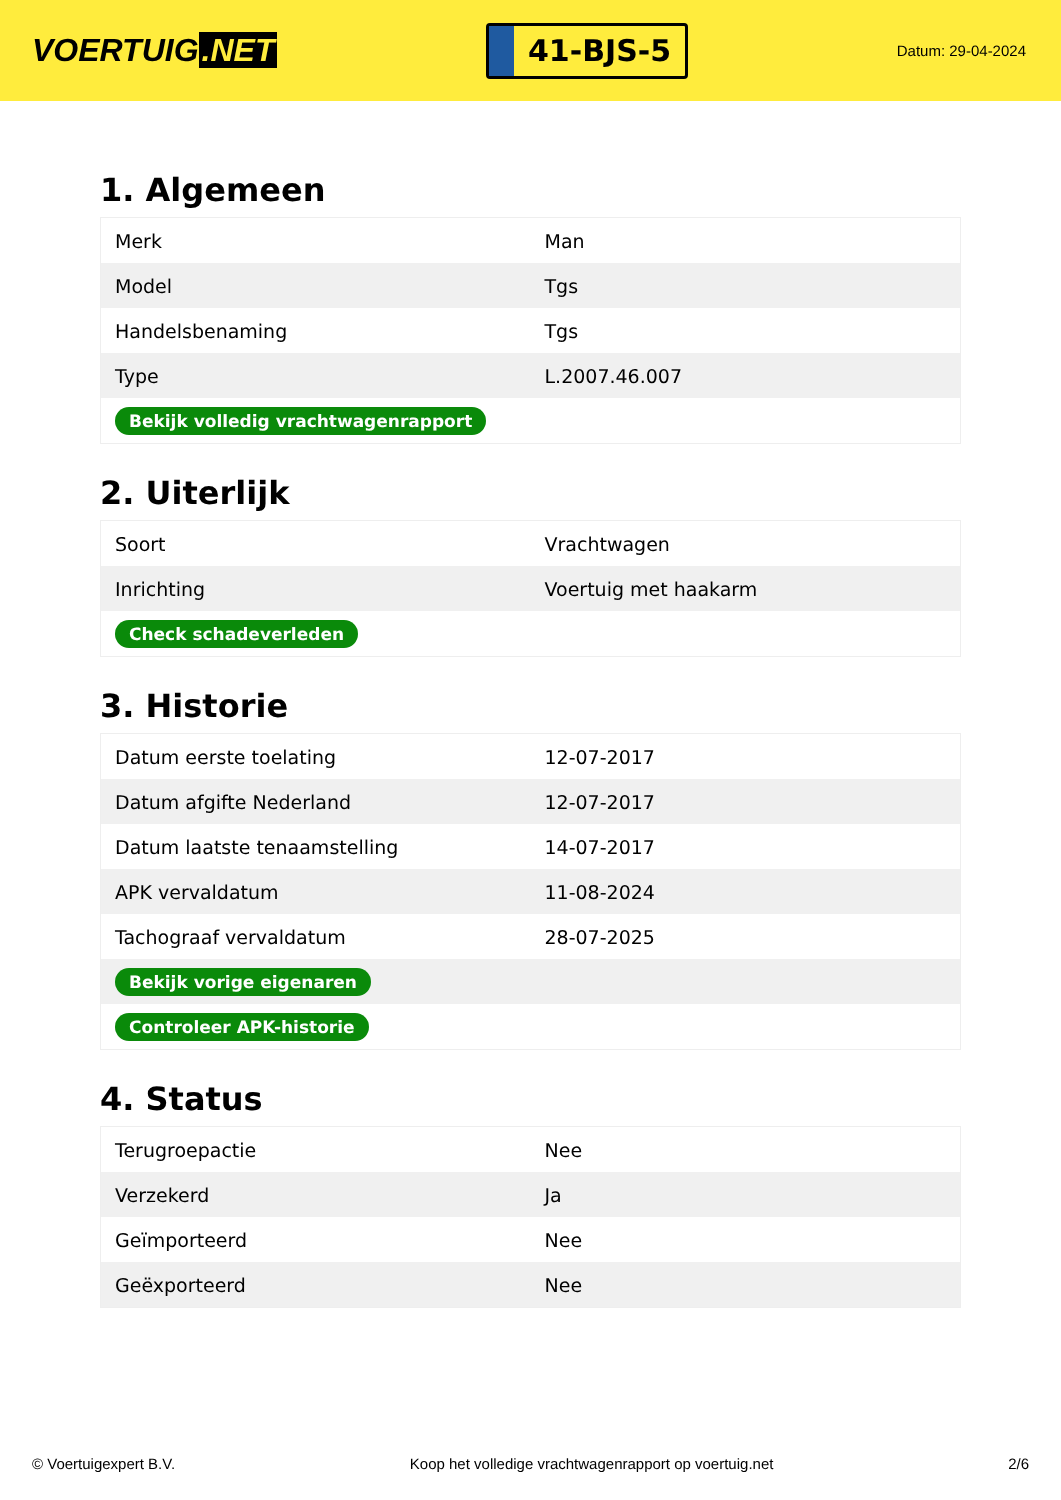VOERTUIG.NET
41-BJS-5
Datum: 29-04-2024
1. Algemeen
| Merk | Man |
| Model | Tgs |
| Handelsbenaming | Tgs |
| Type | L.2007.46.007 |
| Bekijk volledig vrachtwagenrapport | |
2. Uiterlijk
| Soort | Vrachtwagen |
| Inrichting | Voertuig met haakarm |
| Check schadeverleden | |
3. Historie
| Datum eerste toelating | 12-07-2017 |
| Datum afgifte Nederland | 12-07-2017 |
| Datum laatste tenaamstelling | 14-07-2017 |
| APK vervaldatum | 11-08-2024 |
| Tachograaf vervaldatum | 28-07-2025 |
| Bekijk vorige eigenaren | |
| Controleer APK-historie | |
4. Status
| Terugroepactie | Nee |
| Verzekerd | Ja |
| Geïmporteerd | Nee |
| Geëxporteerd | Nee |
© Voertuigexpert B.V. Koop het volledige vrachtwagenrapport op voertuig.net 2/6